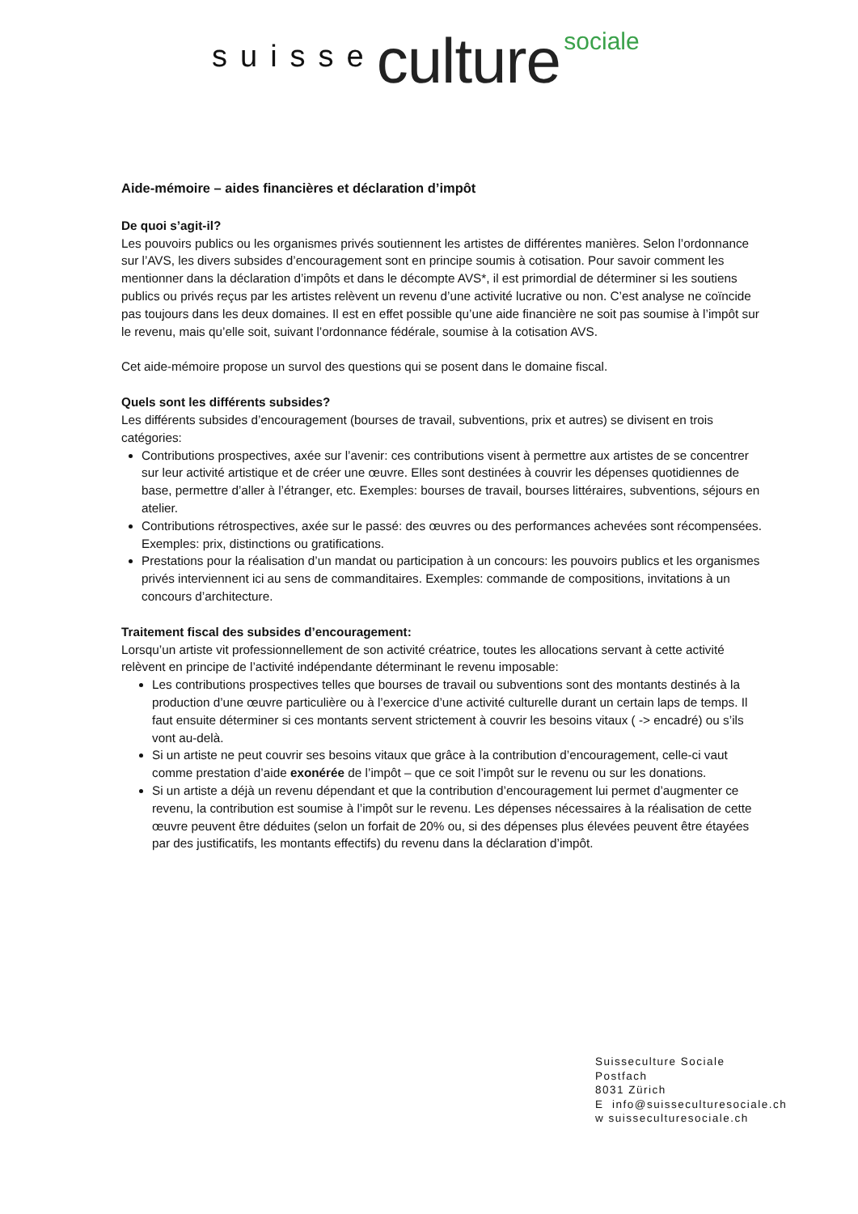suisse culture sociale
Aide-mémoire – aides financières et déclaration d’impôt
De quoi s’agit-il?
Les pouvoirs publics ou les organismes privés soutiennent les artistes de différentes manières. Selon l’ordonnance sur l’AVS, les divers subsides d’encouragement sont en principe soumis à cotisation. Pour savoir comment les mentionner dans la déclaration d’impôts et dans le décompte AVS*, il est primordial de déterminer si les soutiens publics ou privés reçus par les artistes relèvent un revenu d’une activité lucrative ou non. C’est analyse ne coïncide pas toujours dans les deux domaines. Il est en effet possible qu’une aide financière ne soit pas soumise à l’impôt sur le revenu, mais qu’elle soit, suivant l’ordonnance fédérale, soumise à la cotisation AVS.
Cet aide-mémoire propose un survol des questions qui se posent dans le domaine fiscal.
Quels sont les différents subsides?
Les différents subsides d’encouragement (bourses de travail, subventions, prix et autres) se divisent en trois catégories:
Contributions prospectives, axée sur l’avenir: ces contributions visent à permettre aux artistes de se concentrer sur leur activité artistique et de créer une œuvre. Elles sont destinées à couvrir les dépenses quotidiennes de base, permettre d’aller à l’étranger, etc. Exemples: bourses de travail, bourses littéraires, subventions, séjours en atelier.
Contributions rétrospectives, axée sur le passé: des œuvres ou des performances achevées sont récompensées. Exemples: prix, distinctions ou gratifications.
Prestations pour la réalisation d’un mandat ou participation à un concours: les pouvoirs publics et les organismes privés interviennent ici au sens de commanditaires. Exemples: commande de compositions, invitations à un concours d’architecture.
Traitement fiscal des subsides d’encouragement:
Lorsqu’un artiste vit professionnellement de son activité créatrice, toutes les allocations servant à cette activité relèvent en principe de l’activité indépendante déterminant le revenu imposable:
Les contributions prospectives telles que bourses de travail ou subventions sont des montants destinés à la production d’une œuvre particulière ou à l’exercice d’une activité culturelle durant un certain laps de temps. Il faut ensuite déterminer si ces montants servent strictement à couvrir les besoins vitaux ( -> encadré) ou s’ils vont au-delà.
Si un artiste ne peut couvrir ses besoins vitaux que grâce à la contribution d’encouragement, celle-ci vaut comme prestation d’aide exonérée de l’impôt – que ce soit l’impôt sur le revenu ou sur les donations.
Si un artiste a déjà un revenu dépendant et que la contribution d’encouragement lui permet d’augmenter ce revenu, la contribution est soumise à l’impôt sur le revenu. Les dépenses nécessaires à la réalisation de cette œuvre peuvent être déduites (selon un forfait de 20% ou, si des dépenses plus élevées peuvent être étayées par des justificatifs, les montants effectifs) du revenu dans la déclaration d’impôt.
Suisseculture Sociale
Postfach
8031 Zürich
E info@suisseculturesociale.ch
w suisseculturesociale.ch